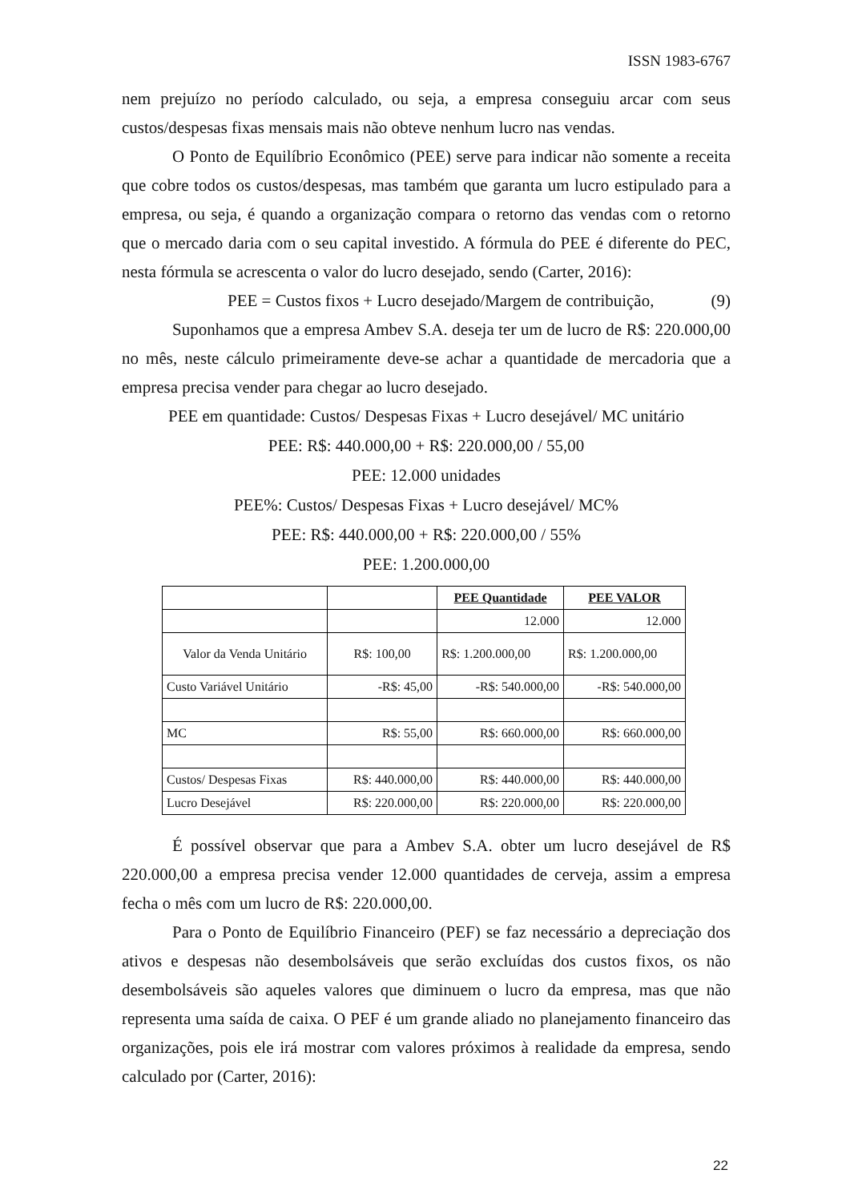ISSN 1983-6767
nem prejuízo no período calculado, ou seja, a empresa conseguiu arcar com seus custos/despesas fixas mensais mais não obteve nenhum lucro nas vendas.
O Ponto de Equilíbrio Econômico (PEE) serve para indicar não somente a receita que cobre todos os custos/despesas, mas também que garanta um lucro estipulado para a empresa, ou seja, é quando a organização compara o retorno das vendas com o retorno que o mercado daria com o seu capital investido. A fórmula do PEE é diferente do PEC, nesta fórmula se acrescenta o valor do lucro desejado, sendo (Carter, 2016):
PEE = Custos fixos + Lucro desejado/Margem de contribuição, (9)
Suponhamos que a empresa Ambev S.A. deseja ter um de lucro de R$: 220.000,00 no mês, neste cálculo primeiramente deve-se achar a quantidade de mercadoria que a empresa precisa vender para chegar ao lucro desejado.
PEE em quantidade: Custos/ Despesas Fixas + Lucro desejável/ MC unitário
PEE: R$: 440.000,00 + R$: 220.000,00 / 55,00
PEE: 12.000 unidades
PEE%: Custos/ Despesas Fixas + Lucro desejável/ MC%
PEE: R$: 440.000,00 + R$: 220.000,00 / 55%
PEE: 1.200.000,00
| | | PEE Quantidade | PEE VALOR |
| --- | --- | --- | --- |
| | | 12.000 | 12.000 |
| Valor da Venda Unitário | R$: 100,00 | R$: 1.200.000,00 | R$: 1.200.000,00 |
| Custo Variável Unitário | -R$: 45,00 | -R$: 540.000,00 | -R$: 540.000,00 |
| MC | R$: 55,00 | R$: 660.000,00 | R$: 660.000,00 |
| Custos/ Despesas Fixas | R$: 440.000,00 | R$: 440.000,00 | R$: 440.000,00 |
| Lucro Desejável | R$: 220.000,00 | R$: 220.000,00 | R$: 220.000,00 |
É possível observar que para a Ambev S.A. obter um lucro desejável de R$ 220.000,00 a empresa precisa vender 12.000 quantidades de cerveja, assim a empresa fecha o mês com um lucro de R$: 220.000,00.
Para o Ponto de Equilíbrio Financeiro (PEF) se faz necessário a depreciação dos ativos e despesas não desembolsáveis que serão excluídas dos custos fixos, os não desembolsáveis são aqueles valores que diminuem o lucro da empresa, mas que não representa uma saída de caixa. O PEF é um grande aliado no planejamento financeiro das organizações, pois ele irá mostrar com valores próximos à realidade da empresa, sendo calculado por (Carter, 2016):
22